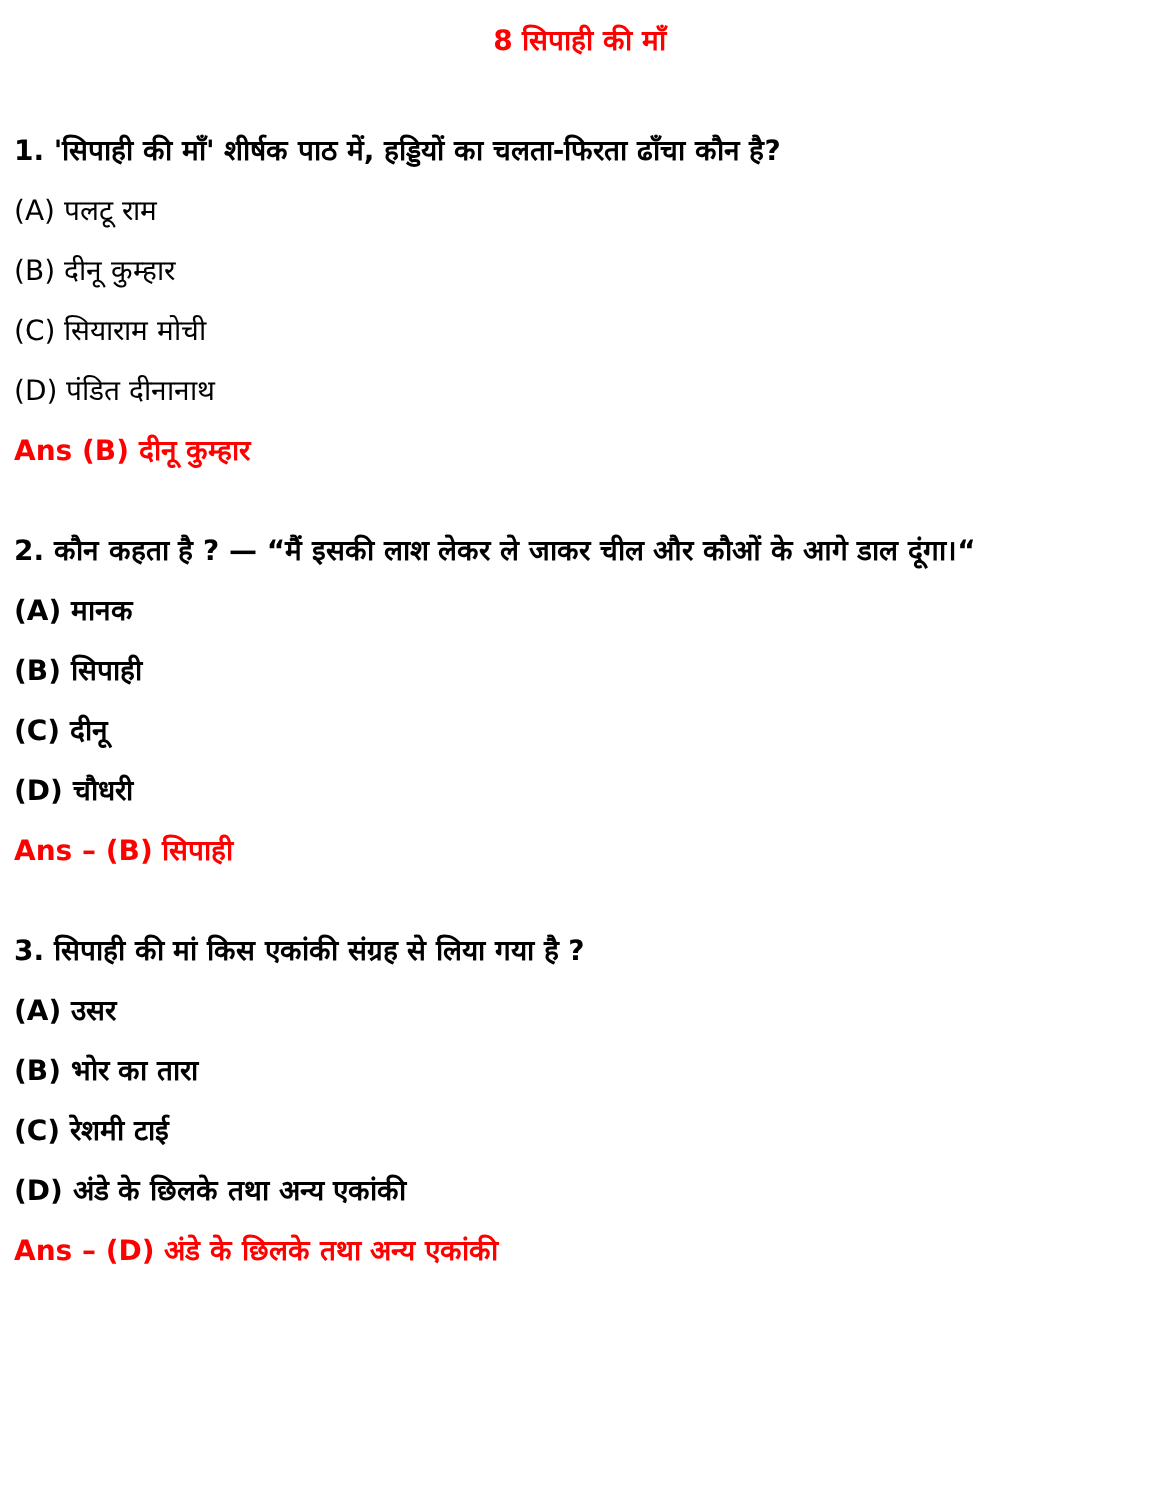8 सिपाही की माँ
1. 'सिपाही की माँ' शीर्षक पाठ में, हड्डियों का चलता-फिरता ढाँचा कौन है?
(A) पलटू राम
(B) दीनू कुम्हार
(C) सियाराम मोची
(D) पंडित दीनानाथ
Ans (B) दीनू कुम्हार
2. कौन कहता है ? — “मैं इसकी लाश लेकर ले जाकर चील और कौओं के आगे डाल दूंगा।“
(A) मानक
(B) सिपाही
(C) दीनू
(D) चौधरी
Ans – (B) सिपाही
3. सिपाही की मां किस एकांकी संग्रह से लिया गया है ?
(A) उसर
(B) भोर का तारा
(C) रेशमी टाई
(D) अंडे के छिलके तथा अन्य एकांकी
Ans – (D) अंडे के छिलके तथा अन्य एकांकी